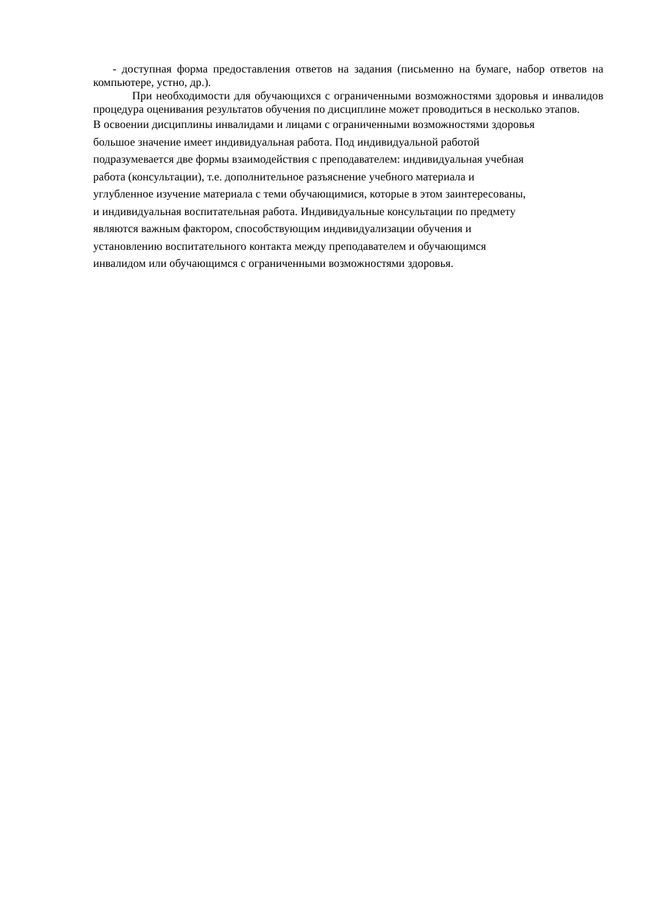- доступная форма предоставления ответов на задания (письменно на бумаге, набор ответов на компьютере, устно, др.).
При необходимости для обучающихся с ограниченными возможностями здоровья и инвалидов процедура оценивания результатов обучения по дисциплине может проводиться в несколько этапов.
В освоении дисциплины инвалидами и лицами с ограниченными возможностями здоровья
большое значение имеет индивидуальная работа. Под индивидуальной работой
подразумевается две формы взаимодействия с преподавателем: индивидуальная учебная
работа (консультации), т.е. дополнительное разъяснение учебного материала и
углубленное изучение материала с теми обучающимися, которые в этом заинтересованы,
и индивидуальная воспитательная работа. Индивидуальные консультации по предмету
являются важным фактором, способствующим индивидуализации обучения и
установлению воспитательного контакта между преподавателем и обучающимся
инвалидом или обучающимся с ограниченными возможностями здоровья.